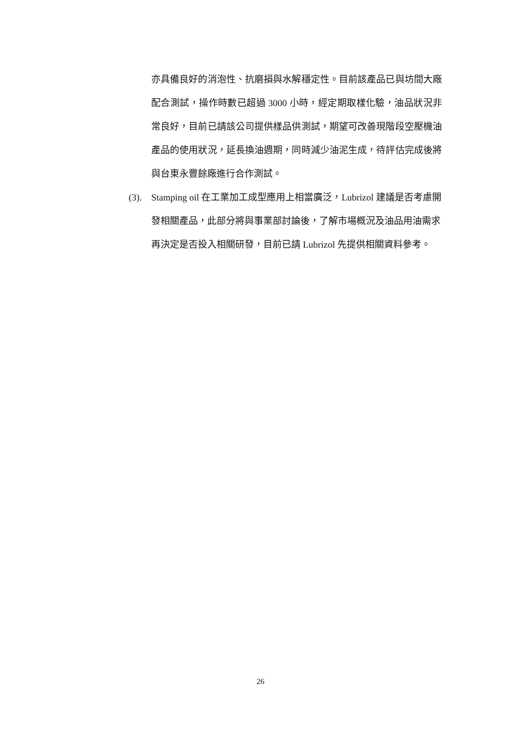亦具備良好的消泡性、抗磨損與水解穩定性。目前該產品已與坊間大廠配合測試，操作時數已超過 3000 小時，經定期取樣化驗，油品狀況非常良好，目前已請該公司提供樣品供測試，期望可改善現階段空壓機油產品的使用狀況，延長換油週期，同時減少油泥生成，待評估完成後將與台東永豐餘廠進行合作測試。
(3). Stamping oil 在工業加工成型應用上相當廣泛，Lubrizol 建議是否考慮開發相關產品，此部分將與事業部討論後，了解市場概況及油品用油需求再決定是否投入相關研發，目前已請 Lubrizol 先提供相關資料參考。
26